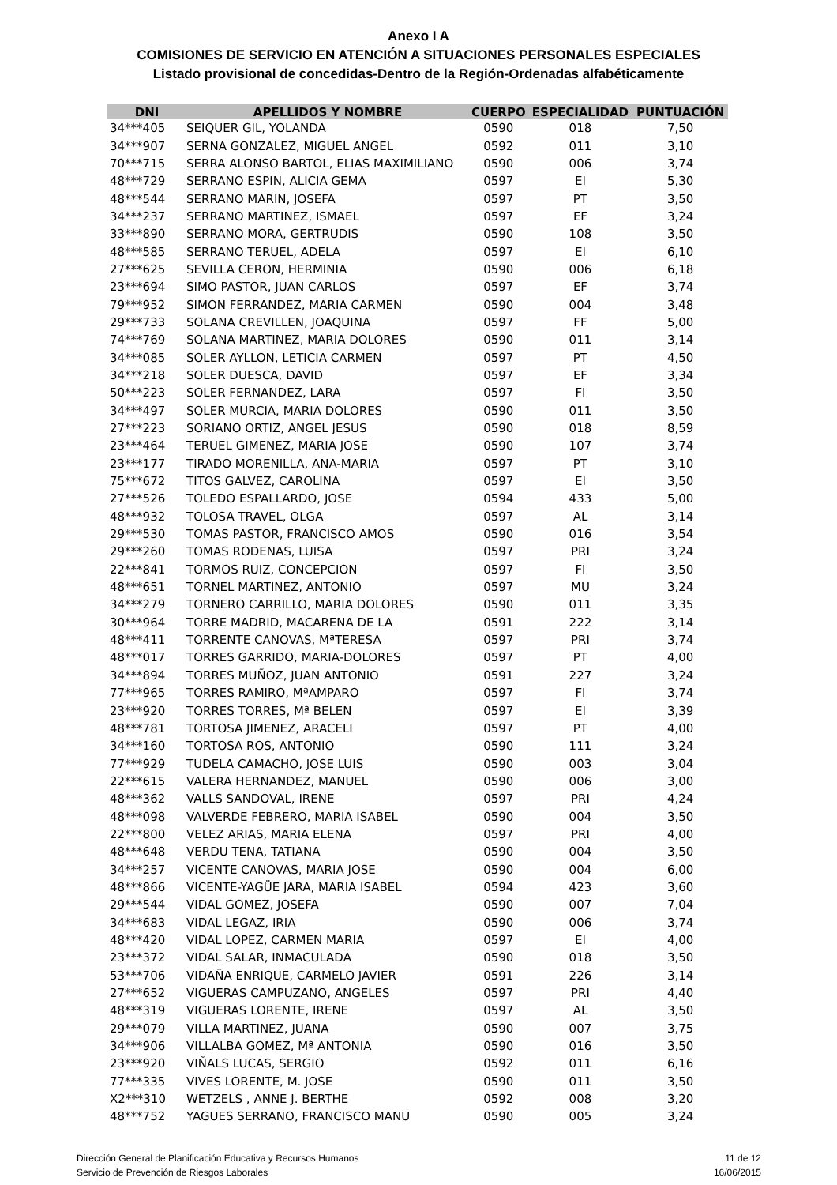Anexo I A
COMISIONES DE SERVICIO EN ATENCIÓN A SITUACIONES PERSONALES ESPECIALES
Listado provisional de concedidas-Dentro de la Región-Ordenadas alfabéticamente
| DNI | APELLIDOS Y NOMBRE | CUERPO | ESPECIALIDAD | PUNTUACIÓN |
| --- | --- | --- | --- | --- |
| 34***405 | SEIQUER GIL, YOLANDA | 0590 | 018 | 7,50 |
| 34***907 | SERNA GONZALEZ, MIGUEL ANGEL | 0592 | 011 | 3,10 |
| 70***715 | SERRA ALONSO BARTOL, ELIAS MAXIMILIANO | 0590 | 006 | 3,74 |
| 48***729 | SERRANO ESPIN, ALICIA GEMA | 0597 | EI | 5,30 |
| 48***544 | SERRANO MARIN, JOSEFA | 0597 | PT | 3,50 |
| 34***237 | SERRANO MARTINEZ, ISMAEL | 0597 | EF | 3,24 |
| 33***890 | SERRANO MORA, GERTRUDIS | 0590 | 108 | 3,50 |
| 48***585 | SERRANO TERUEL, ADELA | 0597 | EI | 6,10 |
| 27***625 | SEVILLA CERON, HERMINIA | 0590 | 006 | 6,18 |
| 23***694 | SIMO PASTOR, JUAN CARLOS | 0597 | EF | 3,74 |
| 79***952 | SIMON FERRANDEZ, MARIA CARMEN | 0590 | 004 | 3,48 |
| 29***733 | SOLANA CREVILLEN, JOAQUINA | 0597 | FF | 5,00 |
| 74***769 | SOLANA MARTINEZ, MARIA DOLORES | 0590 | 011 | 3,14 |
| 34***085 | SOLER AYLLON, LETICIA CARMEN | 0597 | PT | 4,50 |
| 34***218 | SOLER DUESCA, DAVID | 0597 | EF | 3,34 |
| 50***223 | SOLER FERNANDEZ, LARA | 0597 | FI | 3,50 |
| 34***497 | SOLER MURCIA, MARIA DOLORES | 0590 | 011 | 3,50 |
| 27***223 | SORIANO ORTIZ, ANGEL JESUS | 0590 | 018 | 8,59 |
| 23***464 | TERUEL GIMENEZ, MARIA JOSE | 0590 | 107 | 3,74 |
| 23***177 | TIRADO MORENILLA, ANA-MARIA | 0597 | PT | 3,10 |
| 75***672 | TITOS GALVEZ, CAROLINA | 0597 | EI | 3,50 |
| 27***526 | TOLEDO ESPALLARDO, JOSE | 0594 | 433 | 5,00 |
| 48***932 | TOLOSA TRAVEL, OLGA | 0597 | AL | 3,14 |
| 29***530 | TOMAS PASTOR, FRANCISCO AMOS | 0590 | 016 | 3,54 |
| 29***260 | TOMAS RODENAS, LUISA | 0597 | PRI | 3,24 |
| 22***841 | TORMOS RUIZ, CONCEPCION | 0597 | FI | 3,50 |
| 48***651 | TORNEL MARTINEZ, ANTONIO | 0597 | MU | 3,24 |
| 34***279 | TORNERO CARRILLO, MARIA DOLORES | 0590 | 011 | 3,35 |
| 30***964 | TORRE MADRID, MACARENA DE LA | 0591 | 222 | 3,14 |
| 48***411 | TORRENTE CANOVAS, MªTERESA | 0597 | PRI | 3,74 |
| 48***017 | TORRES GARRIDO, MARIA-DOLORES | 0597 | PT | 4,00 |
| 34***894 | TORRES MUÑOZ, JUAN ANTONIO | 0591 | 227 | 3,24 |
| 77***965 | TORRES RAMIRO, MªAMPARO | 0597 | FI | 3,74 |
| 23***920 | TORRES TORRES, Mª BELEN | 0597 | EI | 3,39 |
| 48***781 | TORTOSA JIMENEZ, ARACELI | 0597 | PT | 4,00 |
| 34***160 | TORTOSA ROS, ANTONIO | 0590 | 111 | 3,24 |
| 77***929 | TUDELA CAMACHO, JOSE LUIS | 0590 | 003 | 3,04 |
| 22***615 | VALERA HERNANDEZ, MANUEL | 0590 | 006 | 3,00 |
| 48***362 | VALLS SANDOVAL, IRENE | 0597 | PRI | 4,24 |
| 48***098 | VALVERDE FEBRERO, MARIA ISABEL | 0590 | 004 | 3,50 |
| 22***800 | VELEZ ARIAS, MARIA ELENA | 0597 | PRI | 4,00 |
| 48***648 | VERDU TENA, TATIANA | 0590 | 004 | 3,50 |
| 34***257 | VICENTE CANOVAS, MARIA JOSE | 0590 | 004 | 6,00 |
| 48***866 | VICENTE-YAGÜE JARA, MARIA ISABEL | 0594 | 423 | 3,60 |
| 29***544 | VIDAL GOMEZ, JOSEFA | 0590 | 007 | 7,04 |
| 34***683 | VIDAL LEGAZ, IRIA | 0590 | 006 | 3,74 |
| 48***420 | VIDAL LOPEZ, CARMEN MARIA | 0597 | EI | 4,00 |
| 23***372 | VIDAL SALAR, INMACULADA | 0590 | 018 | 3,50 |
| 53***706 | VIDAÑA ENRIQUE, CARMELO JAVIER | 0591 | 226 | 3,14 |
| 27***652 | VIGUERAS CAMPUZANO, ANGELES | 0597 | PRI | 4,40 |
| 48***319 | VIGUERAS LORENTE, IRENE | 0597 | AL | 3,50 |
| 29***079 | VILLA MARTINEZ, JUANA | 0590 | 007 | 3,75 |
| 34***906 | VILLALBA GOMEZ, Mª ANTONIA | 0590 | 016 | 3,50 |
| 23***920 | VIÑALS LUCAS, SERGIO | 0592 | 011 | 6,16 |
| 77***335 | VIVES LORENTE, M. JOSE | 0590 | 011 | 3,50 |
| X2***310 | WETZELS , ANNE J. BERTHE | 0592 | 008 | 3,20 |
| 48***752 | YAGUES SERRANO, FRANCISCO MANU | 0590 | 005 | 3,24 |
Dirección General de Planificación Educativa y Recursos Humanos
Servicio de Prevención de Riesgos Laborales
11 de 12
16/06/2015